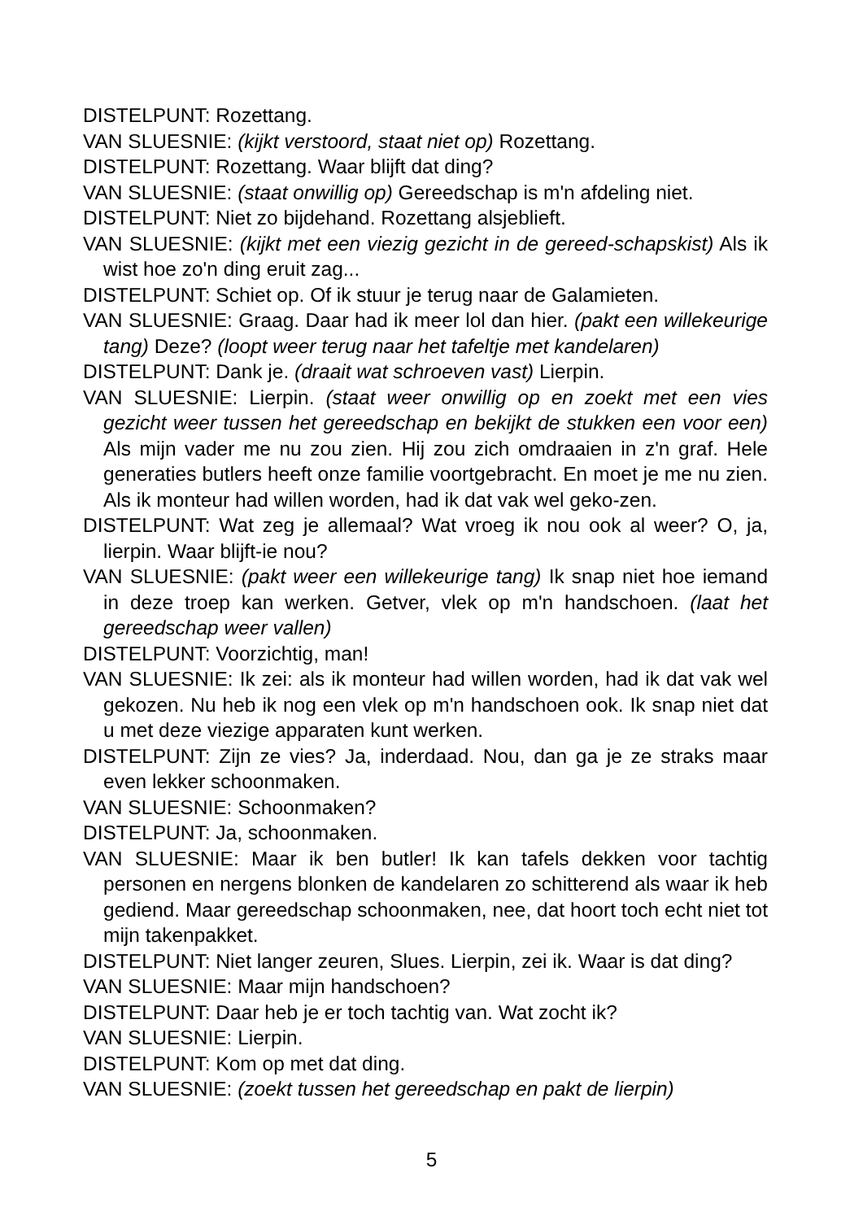DISTELPUNT: Rozettang.
VAN SLUESNIE: (kijkt verstoord, staat niet op) Rozettang.
DISTELPUNT: Rozettang. Waar blijft dat ding?
VAN SLUESNIE: (staat onwillig op) Gereedschap is m'n afdeling niet.
DISTELPUNT: Niet zo bijdehand. Rozettang alsjeblieft.
VAN SLUESNIE: (kijkt met een viezig gezicht in de gereed-schapskist) Als ik wist hoe zo'n ding eruit zag...
DISTELPUNT: Schiet op. Of ik stuur je terug naar de Galamieten.
VAN SLUESNIE: Graag. Daar had ik meer lol dan hier. (pakt een willekeurige tang) Deze? (loopt weer terug naar het tafeltje met kandelaren)
DISTELPUNT: Dank je. (draait wat schroeven vast) Lierpin.
VAN SLUESNIE: Lierpin. (staat weer onwillig op en zoekt met een vies gezicht weer tussen het gereedschap en bekijkt de stukken een voor een) Als mijn vader me nu zou zien. Hij zou zich omdraaien in z'n graf. Hele generaties butlers heeft onze familie voortgebracht. En moet je me nu zien. Als ik monteur had willen worden, had ik dat vak wel geko-zen.
DISTELPUNT: Wat zeg je allemaal? Wat vroeg ik nou ook al weer? O, ja, lierpin. Waar blijft-ie nou?
VAN SLUESNIE: (pakt weer een willekeurige tang) Ik snap niet hoe iemand in deze troep kan werken. Getver, vlek op m'n handschoen. (laat het gereedschap weer vallen)
DISTELPUNT: Voorzichtig, man!
VAN SLUESNIE: Ik zei: als ik monteur had willen worden, had ik dat vak wel gekozen. Nu heb ik nog een vlek op m'n handschoen ook. Ik snap niet dat u met deze viezige apparaten kunt werken.
DISTELPUNT: Zijn ze vies? Ja, inderdaad. Nou, dan ga je ze straks maar even lekker schoonmaken.
VAN SLUESNIE: Schoonmaken?
DISTELPUNT: Ja, schoonmaken.
VAN SLUESNIE: Maar ik ben butler! Ik kan tafels dekken voor tachtig personen en nergens blonken de kandelaren zo schitterend als waar ik heb gediend. Maar gereedschap schoonmaken, nee, dat hoort toch echt niet tot mijn takenpakket.
DISTELPUNT: Niet langer zeuren, Slues. Lierpin, zei ik. Waar is dat ding?
VAN SLUESNIE: Maar mijn handschoen?
DISTELPUNT: Daar heb je er toch tachtig van. Wat zocht ik?
VAN SLUESNIE: Lierpin.
DISTELPUNT: Kom op met dat ding.
VAN SLUESNIE: (zoekt tussen het gereedschap en pakt de lierpin)
5